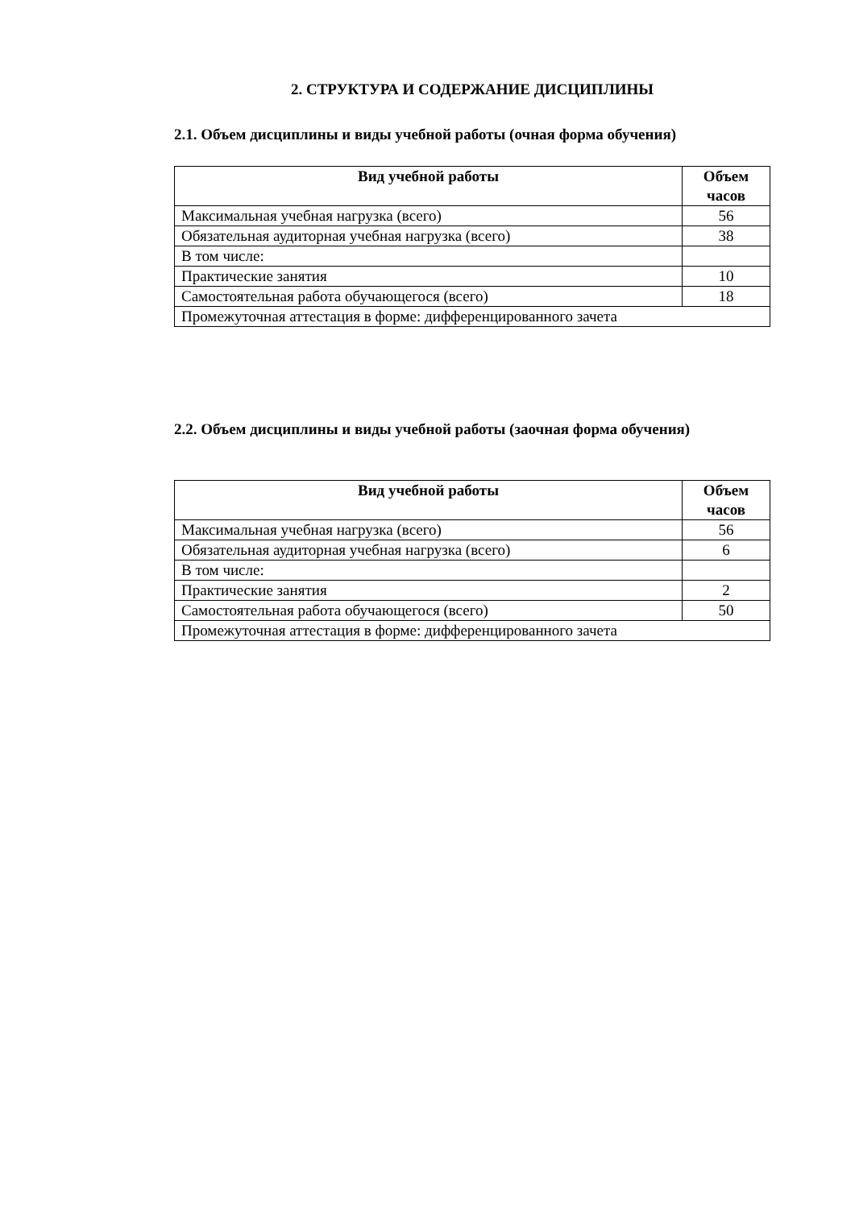2. СТРУКТУРА И СОДЕРЖАНИЕ ДИСЦИПЛИНЫ
2.1. Объем дисциплины и виды учебной работы (очная форма обучения)
| Вид учебной работы | Объем часов |
| --- | --- |
| Максимальная учебная нагрузка (всего) | 56 |
| Обязательная аудиторная учебная нагрузка (всего) | 38 |
| В том числе: | |
| Практические занятия | 10 |
| Самостоятельная работа обучающегося (всего) | 18 |
| Промежуточная аттестация в форме: дифференцированного зачета | |
2.2. Объем дисциплины и виды учебной работы (заочная форма обучения)
| Вид учебной работы | Объем часов |
| --- | --- |
| Максимальная учебная нагрузка (всего) | 56 |
| Обязательная аудиторная учебная нагрузка (всего) | 6 |
| В том числе: | |
| Практические занятия | 2 |
| Самостоятельная работа обучающегося (всего) | 50 |
| Промежуточная аттестация в форме: дифференцированного зачета | |